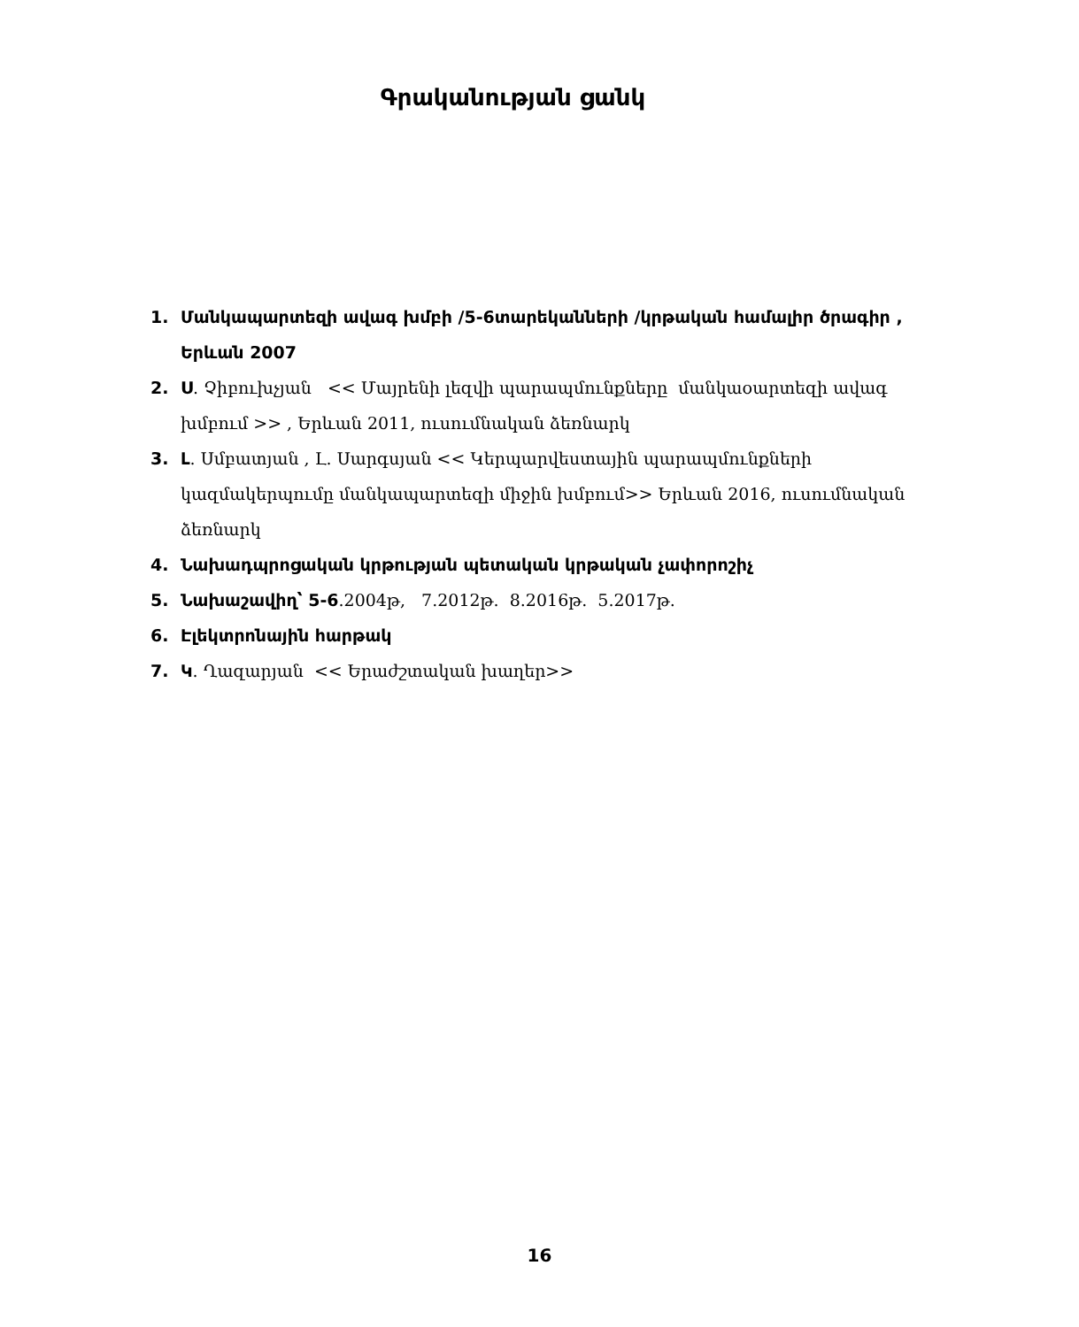Գրականության ցանկ
1. Մանկապարտեզի ավագ խմբի /5-6տարեկանների /կրթական համալիր ծրագիր , Երևան 2007
2. Ս. Չիբուխչյան << Մայրենի լեզվի պարապմունքները մանկաօարտեզի ավագ խմբում >> , Երևան 2011, ուսումնական ձեռնարկ
3. Լ. Սմբատյան , Լ. Սարգսյան << Կերպարվեստային պարապմունքների կազմակերպումը մանկապարտեզի միջին խմբում>> Երևան 2016, ուսումնական ձեռնարկ
4. Նախադպրոցական կրթության պետական կրթական չափորոշիչ
5. Նախաշավիղ՝ 5-6.2004թ, 7.2012թ. 8.2016թ. 5.2017թ.
6. Էլեկտրոնային հարթակ
7. Կ. Ղազարյան << Երաժշտական խաղեր>>
16